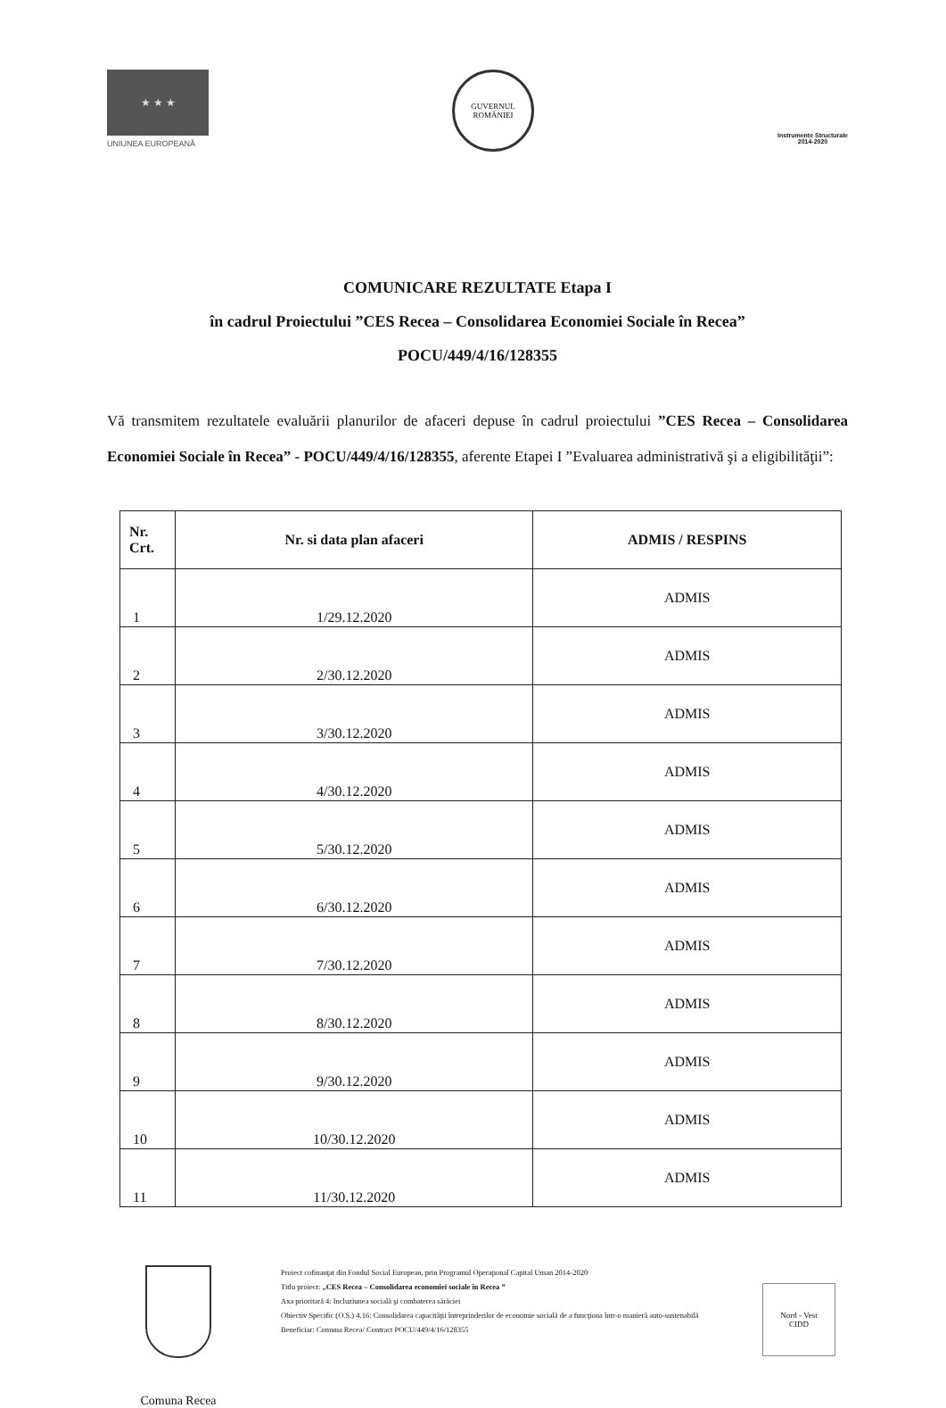★ ★ ★
UNIUNEA EUROPEANĂ
GUVERNUL ROMÂNIEI
Instrumente Structurale
2014-2020
COMUNICARE REZULTATE Etapa I
în cadrul Proiectului ”CES Recea – Consolidarea Economiei Sociale în Recea”
POCU/449/4/16/128355
Vă transmitem rezultatele evaluării planurilor de afaceri depuse în cadrul proiectului ”CES Recea – Consolidarea Economiei Sociale în Recea” - POCU/449/4/16/128355, aferente Etapei I ”Evaluarea administrativă şi a eligibilităţii”:
| Nr. Crt. | Nr. si data plan afaceri | ADMIS / RESPINS |
| --- | --- | --- |
| 1 | 1/29.12.2020 | ADMIS |
| 2 | 2/30.12.2020 | ADMIS |
| 3 | 3/30.12.2020 | ADMIS |
| 4 | 4/30.12.2020 | ADMIS |
| 5 | 5/30.12.2020 | ADMIS |
| 6 | 6/30.12.2020 | ADMIS |
| 7 | 7/30.12.2020 | ADMIS |
| 8 | 8/30.12.2020 | ADMIS |
| 9 | 9/30.12.2020 | ADMIS |
| 10 | 10/30.12.2020 | ADMIS |
| 11 | 11/30.12.2020 | ADMIS |
Comuna Recea
Proiect cofinanţat din Fondul Social European, prin Programul Operaţional Capital Uman 2014-2020
Titlu proiect: „CES Recea – Consolidarea economiei sociale în Recea ”
Axa prioritară 4: Incluziunea socială şi combaterea sărăciei
Obiectiv Specific (O.S.) 4.16: Consolidarea capacităţii întreprinderilor de economie socială de a funcţiona într-o manieră auto-sustenabilă
Beneficiar: Comuna Recea/ Contract POCU/449/4/16/128355
Nord - Vest
CIDD